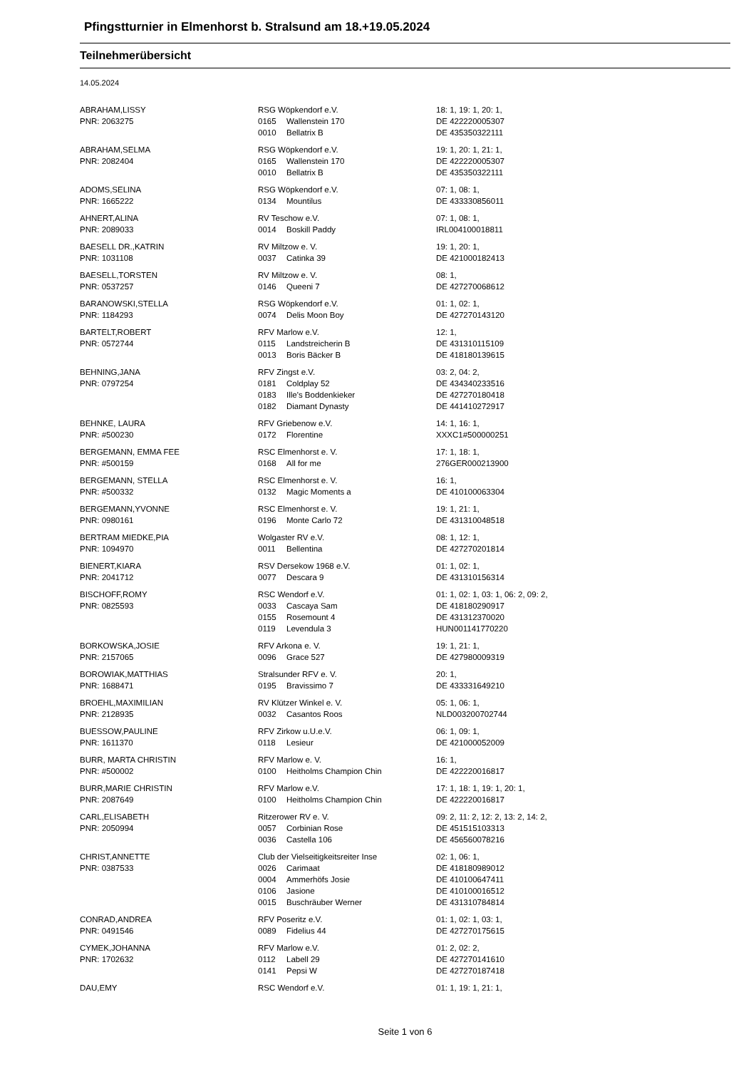Pfingstturnier in Elmenhorst b. Stralsund am 18.+19.05.2024
Teilnehmerübersicht
14.05.2024
| ABRAHAM,LISSY | RSG Wöpkendorf e.V. | | 18: 1, 19: 1, 20: 1, |
| PNR: 2063275 | 0165 | Wallenstein 170 | DE 422220005307 |
| | 0010 | Bellatrix B | DE 435350322111 |
| ABRAHAM,SELMA | RSG Wöpkendorf e.V. | | 19: 1, 20: 1, 21: 1, |
| PNR: 2082404 | 0165 | Wallenstein 170 | DE 422220005307 |
| | 0010 | Bellatrix B | DE 435350322111 |
| ADOMS,SELINA | RSG Wöpkendorf e.V. | | 07: 1, 08: 1, |
| PNR: 1665222 | 0134 | Mountilus | DE 433330856011 |
| AHNERT,ALINA | RV Teschow e.V. | | 07: 1, 08: 1, |
| PNR: 2089033 | 0014 | Boskill Paddy | IRL004100018811 |
| BAESELL DR.,KATRIN | RV Miltzow e. V. | | 19: 1, 20: 1, |
| PNR: 1031108 | 0037 | Catinka 39 | DE 421000182413 |
| BAESELL,TORSTEN | RV Miltzow e. V. | | 08: 1, |
| PNR: 0537257 | 0146 | Queeni 7 | DE 427270068612 |
| BARANOWSKI,STELLA | RSG Wöpkendorf e.V. | | 01: 1, 02: 1, |
| PNR: 1184293 | 0074 | Delis Moon Boy | DE 427270143120 |
| BARTELT,ROBERT | RFV Marlow e.V. | | 12: 1, |
| PNR: 0572744 | 0115 | Landstreicherin B | DE 431310115109 |
| | 0013 | Boris Bäcker B | DE 418180139615 |
| BEHNING,JANA | RFV Zingst e.V. | | 03: 2, 04: 2, |
| PNR: 0797254 | 0181 | Coldplay 52 | DE 434340233516 |
| | 0183 | Ille's Boddenkieker | DE 427270180418 |
| | 0182 | Diamant Dynasty | DE 441410272917 |
| BEHNKE, LAURA | RFV Griebenow e.V. | | 14: 1, 16: 1, |
| PNR: #500230 | 0172 | Florentine | XXXC1#500000251 |
| BERGEMANN, EMMA FEE | RSC Elmenhorst e. V. | | 17: 1, 18: 1, |
| PNR: #500159 | 0168 | All for me | 276GER000213900 |
| BERGEMANN, STELLA | RSC Elmenhorst e. V. | | 16: 1, |
| PNR: #500332 | 0132 | Magic Moments a | DE 410100063304 |
| BERGEMANN,YVONNE | RSC Elmenhorst e. V. | | 19: 1, 21: 1, |
| PNR: 0980161 | 0196 | Monte Carlo 72 | DE 431310048518 |
| BERTRAM MIEDKE,PIA | Wolgaster RV e.V. | | 08: 1, 12: 1, |
| PNR: 1094970 | 0011 | Bellentina | DE 427270201814 |
| BIENERT,KIARA | RSV Dersekow 1968 e.V. | | 01: 1, 02: 1, |
| PNR: 2041712 | 0077 | Descara 9 | DE 431310156314 |
| BISCHOFF,ROMY | RSC Wendorf e.V. | | 01: 1, 02: 1, 03: 1, 06: 2, 09: 2, |
| PNR: 0825593 | 0033 | Cascaya Sam | DE 418180290917 |
| | 0155 | Rosemount 4 | DE 431312370020 |
| | 0119 | Levendula 3 | HUN001141770220 |
| BORKOWSKA,JOSIE | RFV Arkona e. V. | | 19: 1, 21: 1, |
| PNR: 2157065 | 0096 | Grace 527 | DE 427980009319 |
| BOROWIAK,MATTHIAS | Stralsunder RFV e. V. | | 20: 1, |
| PNR: 1688471 | 0195 | Bravissimo 7 | DE 433331649210 |
| BROEHL,MAXIMILIAN | RV Klützer Winkel e. V. | | 05: 1, 06: 1, |
| PNR: 2128935 | 0032 | Casantos Roos | NLD003200702744 |
| BUESSOW,PAULINE | RFV Zirkow u.U.e.V. | | 06: 1, 09: 1, |
| PNR: 1611370 | 0118 | Lesieur | DE 421000052009 |
| BURR, MARTA CHRISTIN | RFV Marlow e. V. | | 16: 1, |
| PNR: #500002 | 0100 | Heitholms Champion Chin | DE 422220016817 |
| BURR,MARIE CHRISTIN | RFV Marlow e.V. | | 17: 1, 18: 1, 19: 1, 20: 1, |
| PNR: 2087649 | 0100 | Heitholms Champion Chin | DE 422220016817 |
| CARL,ELISABETH | Ritzerower RV e. V. | | 09: 2, 11: 2, 12: 2, 13: 2, 14: 2, |
| PNR: 2050994 | 0057 | Corbinian Rose | DE 451515103313 |
| | 0036 | Castella 106 | DE 456560078216 |
| CHRIST,ANNETTE | Club der Vielseitigkeitsreiter Inse | | 02: 1, 06: 1, |
| PNR: 0387533 | 0026 | Carimaat | DE 418180989012 |
| | 0004 | Ammerhöfs Josie | DE 410100647411 |
| | 0106 | Jasione | DE 410100016512 |
| | 0015 | Buschräuber Werner | DE 431310784814 |
| CONRAD,ANDREA | RFV Poseritz e.V. | | 01: 1, 02: 1, 03: 1, |
| PNR: 0491546 | 0089 | Fidelius 44 | DE 427270175615 |
| CYMEK,JOHANNA | RFV Marlow e.V. | | 01: 2, 02: 2, |
| PNR: 1702632 | 0112 | Labell 29 | DE 427270141610 |
| | 0141 | Pepsi W | DE 427270187418 |
| DAU,EMY | RSC Wendorf e.V. | | 01: 1, 19: 1, 21: 1, |
Seite 1 von 6